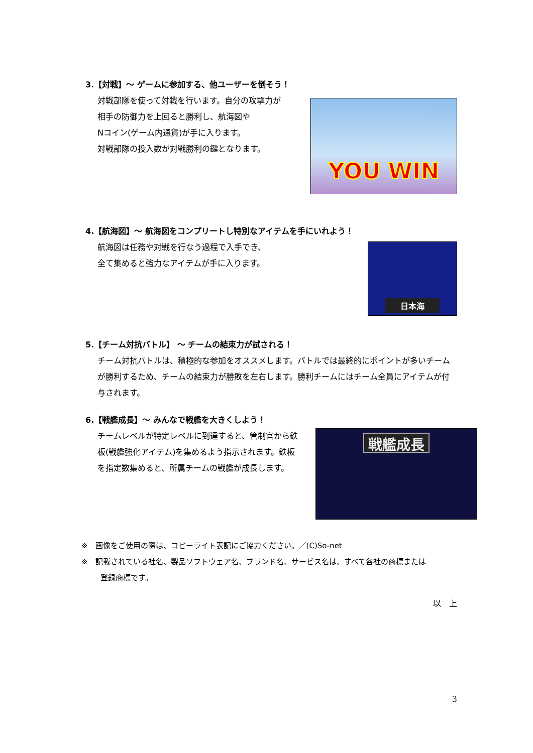3.【対戦】～ ゲームに参加する、他ユーザーを倒そう！
対戦部隊を使って対戦を行います。自分の攻撃力が
相手の防御力を上回ると勝利し、航海図や
Nコイン(ゲーム内通貨)が手に入ります。
対戦部隊の投入数が対戦勝利の鍵となります。
YOU WIN
4.【航海図】～ 航海図をコンプリートし特別なアイテムを手にいれよう！
航海図は任務や対戦を行なう過程で入手でき、
全て集めると強力なアイテムが手に入ります。
日本海
5.【チーム対抗バトル】 ～ チームの結束力が試される！
チーム対抗バトルは、積極的な参加をオススメします。バトルでは最終的にポイントが多いチームが勝利するため、チームの結束力が勝敗を左右します。勝利チームにはチーム全員にアイテムが付与されます。
6.【戦艦成長】～ みんなで戦艦を大きくしよう！
チームレベルが特定レベルに到達すると、管制官から鉄板(戦艦強化アイテム)を集めるよう指示されます。鉄板を指定数集めると、所属チームの戦艦が成長します。
戦艦成長
※　画像をご使用の際は、コピーライト表記にご協力ください。／(C)So-net
※　記載されている社名、製品ソフトウェア名、ブランド名、サービス名は、すべて各社の商標または
登録商標です。
以　上
3